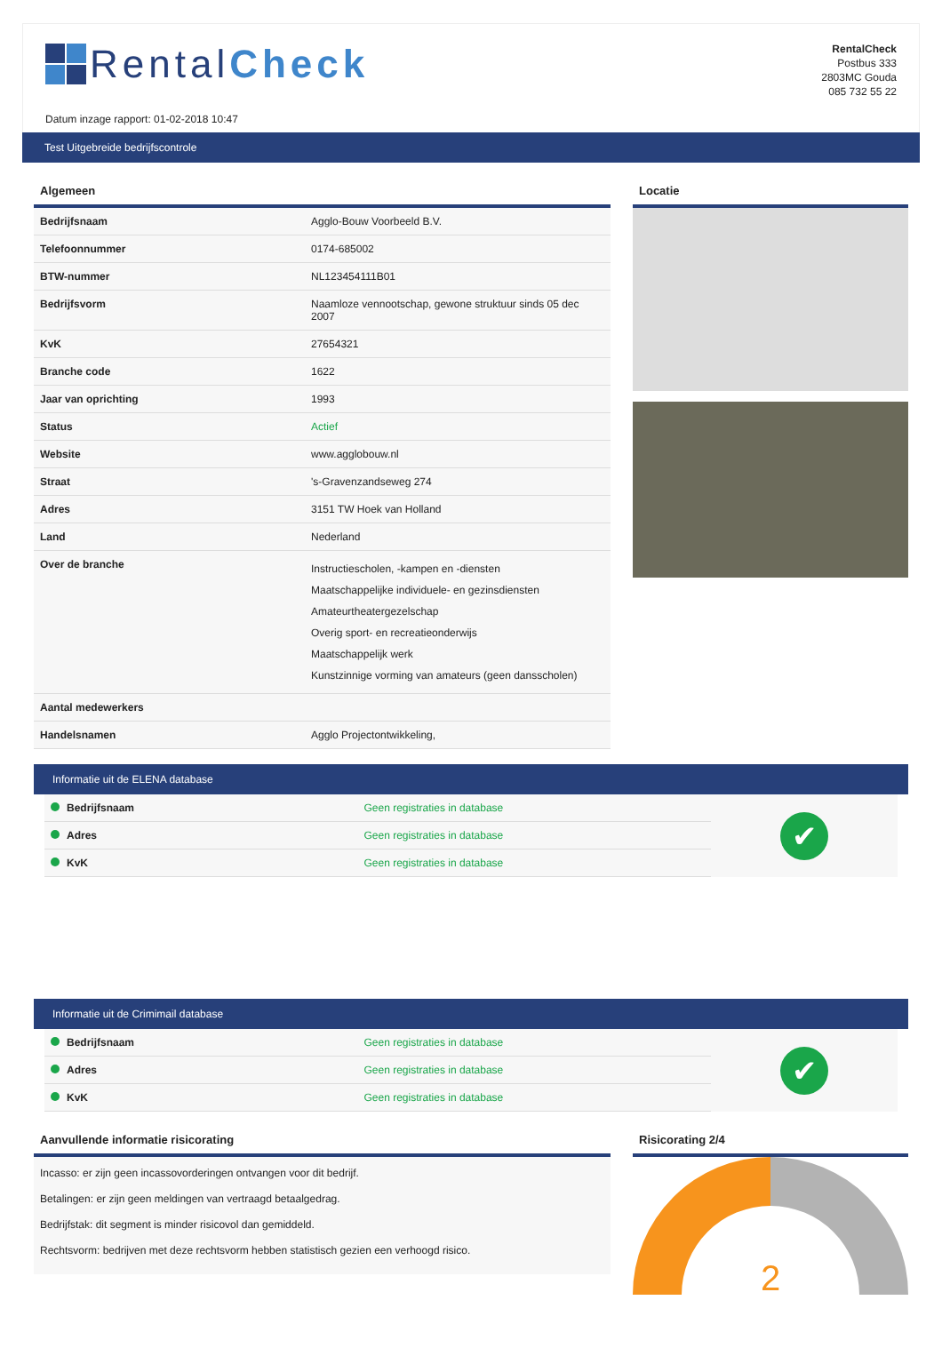Rental Check
Datum inzage rapport: 01-02-2018 10:47
RentalCheck
Postbus 333
2803MC Gouda
085 732 55 22
Test Uitgebreide bedrijfscontrole
Algemeen
| Bedrijfsnaam | Agglo-Bouw Voorbeeld B.V. |
| Telefoonnummer | 0174-685002 |
| BTW-nummer | NL123454111B01 |
| Bedrijfsvorm | Naamloze vennootschap, gewone struktuur sinds 05 dec 2007 |
| KvK | 27654321 |
| Branche code | 1622 |
| Jaar van oprichting | 1993 |
| Status | Actief |
| Website | www.agglobouw.nl |
| Straat | 's-Gravenzandseweg 274 |
| Adres | 3151 TW Hoek van Holland |
| Land | Nederland |
| Over de branche | Instructiescholen, -kampen en -diensten Maatschappelijke individuele- en gezinsdiensten Amateurtheatergezelschap Overig sport- en recreatieonderwijs Maatschappelijk werk Kunstzinnige vorming van amateurs (geen dansscholen) |
| Aantal medewerkers | |
| Handelsnamen | Agglo Projectontwikkeling, |
Locatie
Informatie uit de ELENA database
| Bedrijfsnaam | Geen registraties in database |
| Adres | Geen registraties in database |
| KvK | Geen registraties in database |
✔
Informatie uit de Crimimail database
| Bedrijfsnaam | Geen registraties in database |
| Adres | Geen registraties in database |
| KvK | Geen registraties in database |
✔
Aanvullende informatie risicorating
Incasso: er zijn geen incassovorderingen ontvangen voor dit bedrijf.
Betalingen: er zijn geen meldingen van vertraagd betaalgedrag.
Bedrijfstak: dit segment is minder risicovol dan gemiddeld.
Rechtsvorm: bedrijven met deze rechtsvorm hebben statistisch gezien een verhoogd risico.
Risicorating 2/4
2